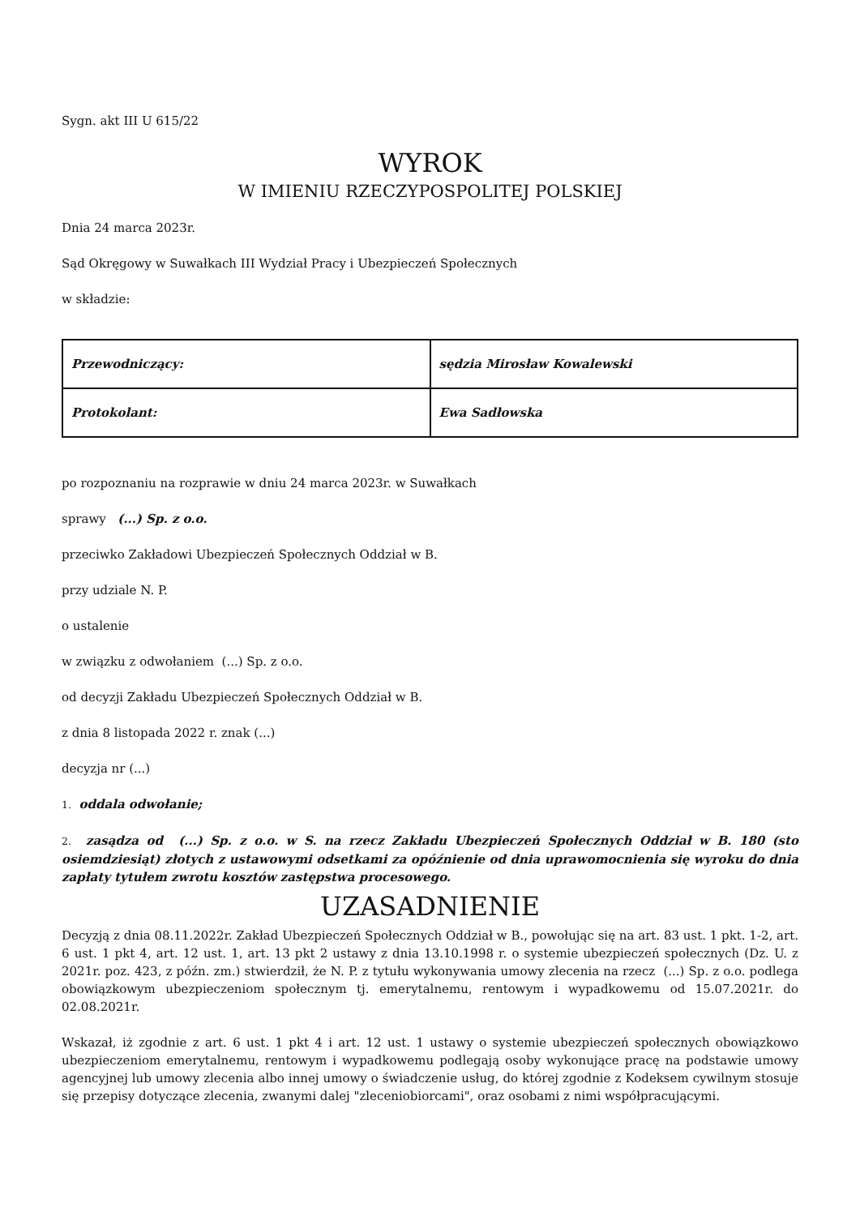Sygn. akt III U 615/22
WYROK
W IMIENIU RZECZYPOSPOLITEJ POLSKIEJ
Dnia 24 marca 2023r.
Sąd Okręgowy w Suwałkach III Wydział Pracy i Ubezpieczeń Społecznych
w składzie:
| Przewodniczący: | sędzia Mirosław Kowalewski |
| Protokolant: | Ewa Sadłowska |
po rozpoznaniu na rozprawie w dniu 24 marca 2023r. w Suwałkach
sprawy (...) Sp. z o.o.
przeciwko Zakładowi Ubezpieczeń Społecznych Oddział w B.
przy udziale N. P.
o ustalenie
w związku z odwołaniem (...) Sp. z o.o.
od decyzji Zakładu Ubezpieczeń Społecznych Oddział w B.
z dnia 8 listopada 2022 r. znak (...)
decyzja nr (...)
1. oddala odwołanie;
2. zasądza od (...) Sp. z o.o. w S. na rzecz Zakładu Ubezpieczeń Społecznych Oddział w B. 180 (sto osiemdziesiąt) złotych z ustawowymi odsetkami za opóźnienie od dnia uprawomocnienia się wyroku do dnia zapłaty tytułem zwrotu kosztów zastępstwa procesowego.
UZASADNIENIE
Decyzją z dnia 08.11.2022r. Zakład Ubezpieczeń Społecznych Oddział w B., powołując się na art. 83 ust. 1 pkt. 1-2, art. 6 ust. 1 pkt 4, art. 12 ust. 1, art. 13 pkt 2 ustawy z dnia 13.10.1998 r. o systemie ubezpieczeń społecznych (Dz. U. z 2021r. poz. 423, z późn. zm.) stwierdził, że N. P. z tytułu wykonywania umowy zlecenia na rzecz (...) Sp. z o.o. podlega obowiązkowym ubezpieczeniom społecznym tj. emerytalnemu, rentowym i wypadkowemu od 15.07.2021r. do 02.08.2021r.
Wskazał, iż zgodnie z art. 6 ust. 1 pkt 4 i art. 12 ust. 1 ustawy o systemie ubezpieczeń społecznych obowiązkowo ubezpieczeniom emerytalnemu, rentowym i wypadkowemu podlegają osoby wykonujące pracę na podstawie umowy agencyjnej lub umowy zlecenia albo innej umowy o świadczenie usług, do której zgodnie z Kodeksem cywilnym stosuje się przepisy dotyczące zlecenia, zwanymi dalej "zleceniobiorcami", oraz osobami z nimi współpracującymi.